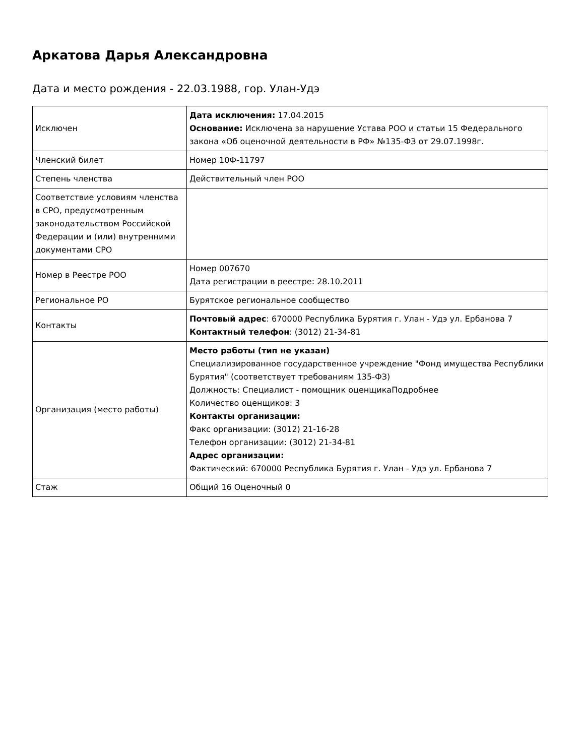Аркатова Дарья Александровна
Дата и место рождения - 22.03.1988, гор. Улан-Удэ
| Исключен | Дата исключения: 17.04.2015 Основание: Исключена за нарушение Устава РОО и статьи 15 Федерального закона «Об оценочной деятельности в РФ» №135-ФЗ от 29.07.1998г. |
| Членский билет | Номер 10Ф-11797 |
| Степень членства | Действительный член РОО |
| Соответствие условиям членства в СРО, предусмотренным законодательством Российской Федерации и (или) внутренними документами СРО | |
| Номер в Реестре РОО | Номер 007670 Дата регистрации в реестре: 28.10.2011 |
| Региональное РО | Бурятское региональное сообщество |
| Контакты | Почтовый адрес : 670000 Республика Бурятия г. Улан - Удэ ул. Ербанова 7 Контактный телефон : (3012) 21-34-81 |
| Организация (место работы) | Место работы (тип не указан) Специализированное государственное учреждение "Фонд имущества Республики Бурятия" (соответствует требованиям 135-ФЗ) Должность: Специалист - помощник оценщикаПодробнее Количество оценщиков: 3 Контакты организации: Факс организации: (3012) 21-16-28 Телефон организации: (3012) 21-34-81 Адрес организации: Фактический: 670000 Республика Бурятия г. Улан - Удэ ул. Ербанова 7 |
| Стаж | Общий 16 Оценочный 0 |